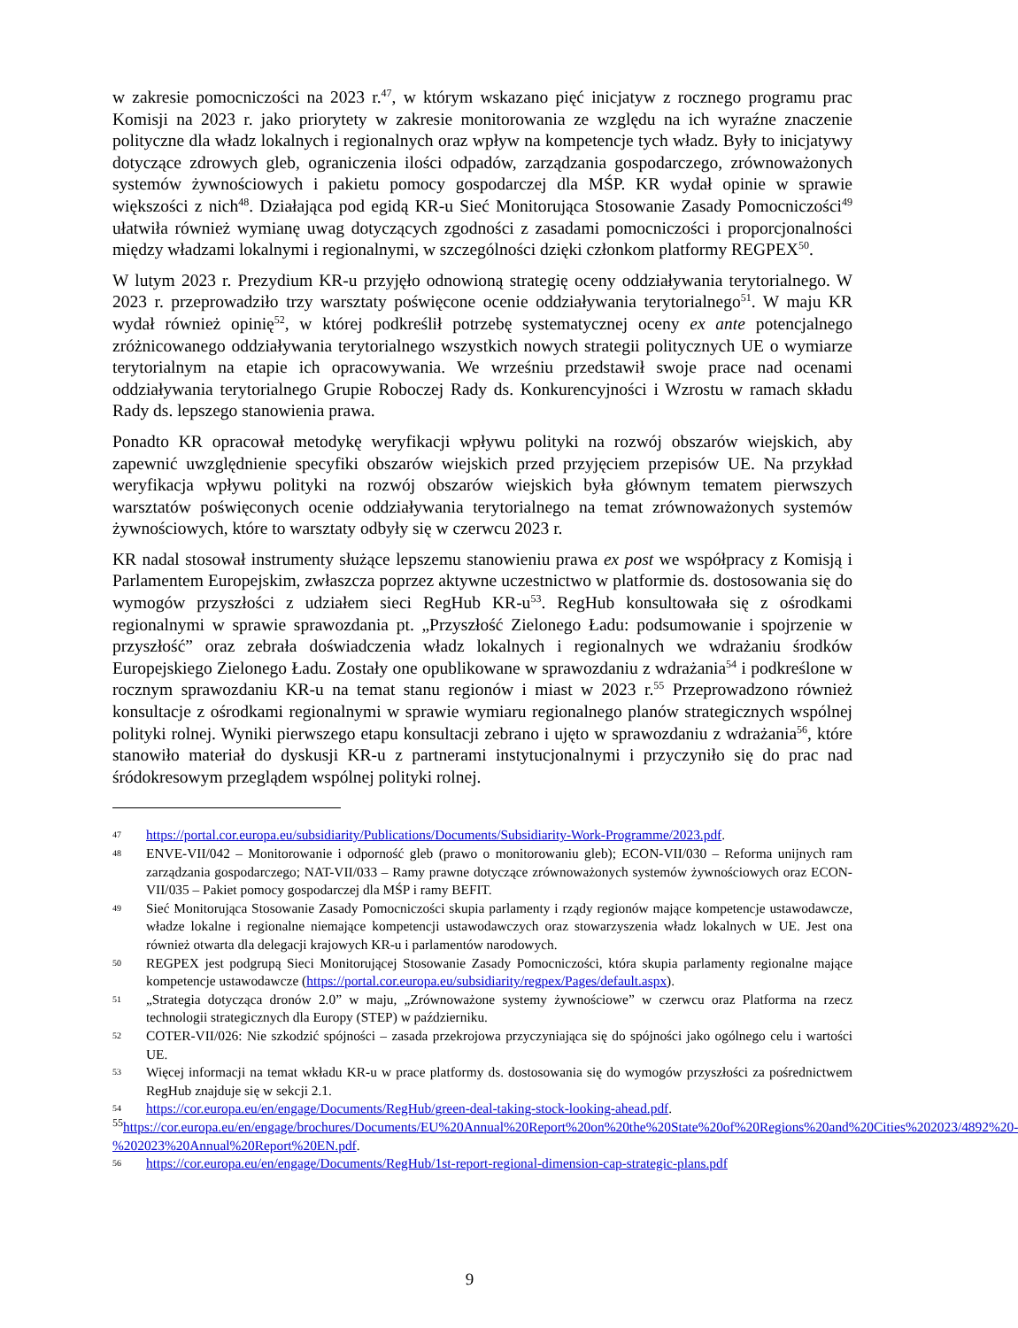w zakresie pomocniczości na 2023 r.<sup>47</sup>, w którym wskazano pięć inicjatyw z rocznego programu prac Komisji na 2023 r. jako priorytety w zakresie monitorowania ze względu na ich wyraźne znaczenie polityczne dla władz lokalnych i regionalnych oraz wpływ na kompetencje tych władz. Były to inicjatywy dotyczące zdrowych gleb, ograniczenia ilości odpadów, zarządzania gospodarczego, zrównoważonych systemów żywnościowych i pakietu pomocy gospodarczej dla MŚP. KR wydał opinie w sprawie większości z nich<sup>48</sup>. Działająca pod egidą KR-u Sieć Monitorująca Stosowanie Zasady Pomocniczości<sup>49</sup> ułatwiła również wymianę uwag dotyczących zgodności z zasadami pomocniczości i proporcjonalności między władzami lokalnymi i regionalnymi, w szczególności dzięki członkom platformy REGPEX<sup>50</sup>.
W lutym 2023 r. Prezydium KR-u przyjęło odnowioną strategię oceny oddziaływania terytorialnego. W 2023 r. przeprowadziło trzy warsztaty poświęcone ocenie oddziaływania terytorialnego<sup>51</sup>. W maju KR wydał również opinię<sup>52</sup>, w której podkreślił potrzebę systematycznej oceny ex ante potencjalnego zróżnicowanego oddziaływania terytorialnego wszystkich nowych strategii politycznych UE o wymiarze terytorialnym na etapie ich opracowywania. We wrześniu przedstawił swoje prace nad ocenami oddziaływania terytorialnego Grupie Roboczej Rady ds. Konkurencyjności i Wzrostu w ramach składu Rady ds. lepszego stanowienia prawa.
Ponadto KR opracował metodykę weryfikacji wpływu polityki na rozwój obszarów wiejskich, aby zapewnić uwzględnienie specyfiki obszarów wiejskich przed przyjęciem przepisów UE. Na przykład weryfikacja wpływu polityki na rozwój obszarów wiejskich była głównym tematem pierwszych warsztatów poświęconych ocenie oddziaływania terytorialnego na temat zrównoważonych systemów żywnościowych, które to warsztaty odbyły się w czerwcu 2023 r.
KR nadal stosował instrumenty służące lepszemu stanowieniu prawa ex post we współpracy z Komisją i Parlamentem Europejskim, zwłaszcza poprzez aktywne uczestnictwo w platformie ds. dostosowania się do wymogów przyszłości z udziałem sieci RegHub KR-u<sup>53</sup>. RegHub konsultowała się z ośrodkami regionalnymi w sprawie sprawozdania pt. „Przyszłość Zielonego Ładu: podsumowanie i spojrzenie w przyszłość” oraz zebrała doświadczenia władz lokalnych i regionalnych we wdrażaniu środków Europejskiego Zielonego Ładu. Zostały one opublikowane w sprawozdaniu z wdrażania<sup>54</sup> i podkreślone w rocznym sprawozdaniu KR-u na temat stanu regionów i miast w 2023 r.<sup>55</sup> Przeprowadzono również konsultacje z ośrodkami regionalnymi w sprawie wymiaru regionalnego planów strategicznych wspólnej polityki rolnej. Wyniki pierwszego etapu konsultacji zebrano i ujęto w sprawozdaniu z wdrażania<sup>56</sup>, które stanowiło materiał do dyskusji KR-u z partnerami instytucjonalnymi i przyczyniło się do prac nad śródokresowym przeglądem wspólnej polityki rolnej.
47 https://portal.cor.europa.eu/subsidiarity/Publications/Documents/Subsidiarity-Work-Programme/2023.pdf.
48 ENVE-VII/042 – Monitorowanie i odporność gleb (prawo o monitorowaniu gleb); ECON-VII/030 – Reforma unijnych ram zarządzania gospodarczego; NAT-VII/033 – Ramy prawne dotyczące zrównoważonych systemów żywnościowych oraz ECON-VII/035 – Pakiet pomocy gospodarczej dla MŚP i ramy BEFIT.
49 Sieć Monitorująca Stosowanie Zasady Pomocniczości skupia parlamenty i rządy regionów mające kompetencje ustawodawcze, władze lokalne i regionalne niemające kompetencji ustawodawczych oraz stowarzyszenia władz lokalnych w UE. Jest ona również otwarta dla delegacji krajowych KR-u i parlamentów narodowych.
50 REGPEX jest podgrupą Sieci Monitorującej Stosowanie Zasady Pomocniczości, która skupia parlamenty regionalne mające kompetencje ustawodawcze (https://portal.cor.europa.eu/subsidiarity/regpex/Pages/default.aspx).
51 „Strategia dotycząca dronów 2.0” w maju, „Zrównoważone systemy żywnościowe” w czerwcu oraz Platforma na rzecz technologii strategicznych dla Europy (STEP) w październiku.
52 COTER-VII/026: Nie szkodzić spójności – zasada przekrojowa przyczyniająca się do spójności jako ogólnego celu i wartości UE.
53 Więcej informacji na temat wkładu KR-u w prace platformy ds. dostosowania się do wymogów przyszłości za pośrednictwem RegHub znajduje się w sekcji 2.1.
54 https://cor.europa.eu/en/engage/Documents/RegHub/green-deal-taking-stock-looking-ahead.pdf.
<sup>55</sup> https://cor.europa.eu/en/engage/brochures/Documents/EU%20Annual%20Report%20on%20the%20State%20of%20Regions%20and%20Cities%202023/4892%20-%202023%20Annual%20Report%20EN.pdf.
56 https://cor.europa.eu/en/engage/Documents/RegHub/1st-report-regional-dimension-cap-strategic-plans.pdf
9